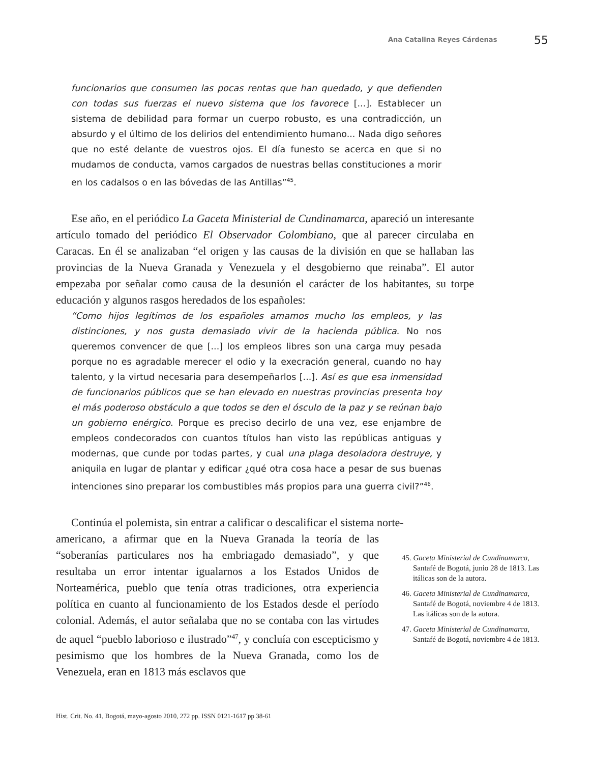Ana Catalina Reyes Cárdenas 55
funcionarios que consumen las pocas rentas que han quedado, y que defienden con todas sus fuerzas el nuevo sistema que los favorece [...]. Establecer un sistema de debilidad para formar un cuerpo robusto, es una contradicción, un absurdo y el último de los delirios del entendimiento humano... Nada digo señores que no esté delante de vuestros ojos. El día funesto se acerca en que si no mudamos de conducta, vamos cargados de nuestras bellas constituciones a morir en los cadalsos o en las bóvedas de las Antillas”<sup>45</sup>.
Ese año, en el periódico La Gaceta Ministerial de Cundinamarca, apareció un interesante artículo tomado del periódico El Observador Colombiano, que al parecer circulaba en Caracas. En él se analizaban “el origen y las causas de la división en que se hallaban las provincias de la Nueva Granada y Venezuela y el desgobierno que reinaba”. El autor empezaba por señalar como causa de la desunión el carácter de los habitantes, su torpe educación y algunos rasgos heredados de los españoles:
“Como hijos legítimos de los españoles amamos mucho los empleos, y las distinciones, y nos gusta demasiado vivir de la hacienda pública. No nos queremos convencer de que [...] los empleos libres son una carga muy pesada porque no es agradable merecer el odio y la execración general, cuando no hay talento, y la virtud necesaria para desempeñarlos [...]. Así es que esa inmensidad de funcionarios públicos que se han elevado en nuestras provincias presenta hoy el más poderoso obstáculo a que todos se den el ósculo de la paz y se reúnan bajo un gobierno enérgico. Porque es preciso decirlo de una vez, ese enjambre de empleos condecorados con cuantos títulos han visto las repúblicas antiguas y modernas, que cunde por todas partes, y cual una plaga desoladora destruye, y aniquila en lugar de plantar y edificar ¿qué otra cosa hace a pesar de sus buenas intenciones sino preparar los combustibles más propios para una guerra civil?”<sup>46</sup>.
Continúa el polemista, sin entrar a calificar o descalificar el sistema norte-
americano, a afirmar que en la Nueva Granada la teoría de las “soberanías particulares nos ha embriagado demasiado”, y que resultaba un error intentar igualarnos a los Estados Unidos de Norteamérica, pueblo que tenía otras tradiciones, otra experiencia política en cuanto al funcionamiento de los Estados desde el período colonial. Además, el autor señalaba que no se contaba con las virtudes de aquel “pueblo laborioso e ilustrado”<sup>47</sup>, y concluía con escepticismo y pesimismo que los hombres de la Nueva Granada, como los de Venezuela, eran en 1813 más esclavos que
45. Gaceta Ministerial de Cundinamarca, Santafé de Bogotá, junio 28 de 1813. Las itálicas son de la autora.
46. Gaceta Ministerial de Cundinamarca, Santafé de Bogotá, noviembre 4 de 1813. Las itálicas son de la autora.
47. Gaceta Ministerial de Cundinamarca, Santafé de Bogotá, noviembre 4 de 1813.
Hist. Crit. No. 41, Bogotá, mayo-agosto 2010, 272 pp. ISSN 0121-1617 pp 38-61